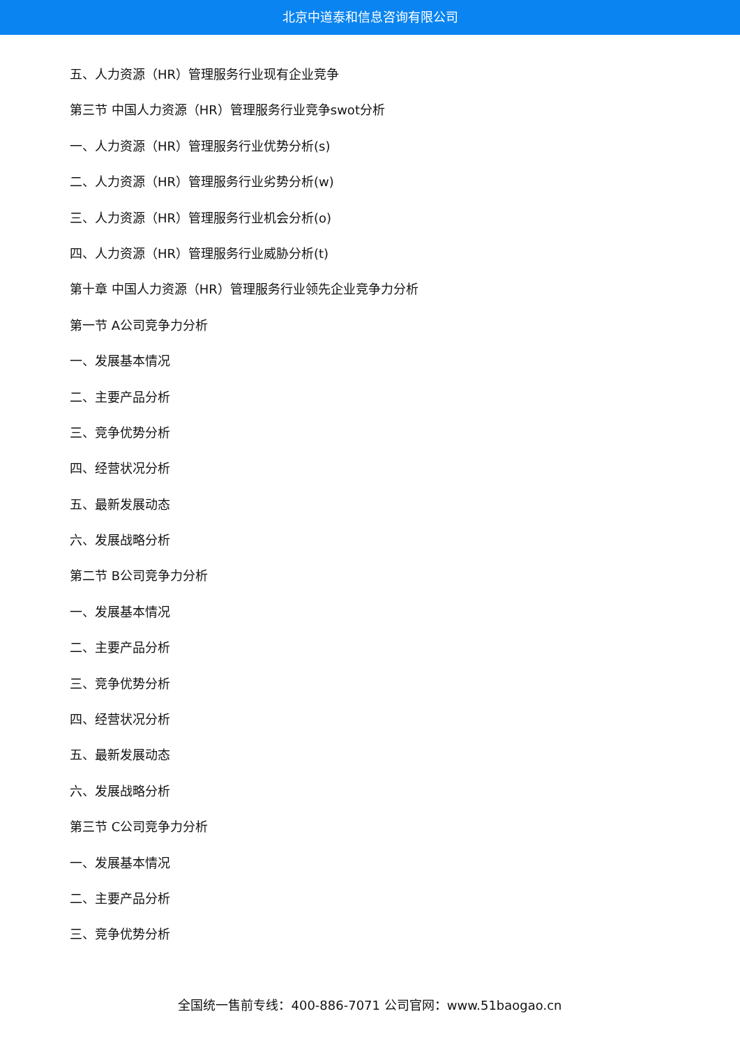北京中道泰和信息咨询有限公司
五、人力资源（HR）管理服务行业现有企业竞争
第三节 中国人力资源（HR）管理服务行业竞争swot分析
一、人力资源（HR）管理服务行业优势分析(s)
二、人力资源（HR）管理服务行业劣势分析(w)
三、人力资源（HR）管理服务行业机会分析(o)
四、人力资源（HR）管理服务行业威胁分析(t)
第十章 中国人力资源（HR）管理服务行业领先企业竞争力分析
第一节 A公司竞争力分析
一、发展基本情况
二、主要产品分析
三、竞争优势分析
四、经营状况分析
五、最新发展动态
六、发展战略分析
第二节 B公司竞争力分析
一、发展基本情况
二、主要产品分析
三、竞争优势分析
四、经营状况分析
五、最新发展动态
六、发展战略分析
第三节 C公司竞争力分析
一、发展基本情况
二、主要产品分析
三、竞争优势分析
全国统一售前专线：400-886-7071 公司官网：www.51baogao.cn